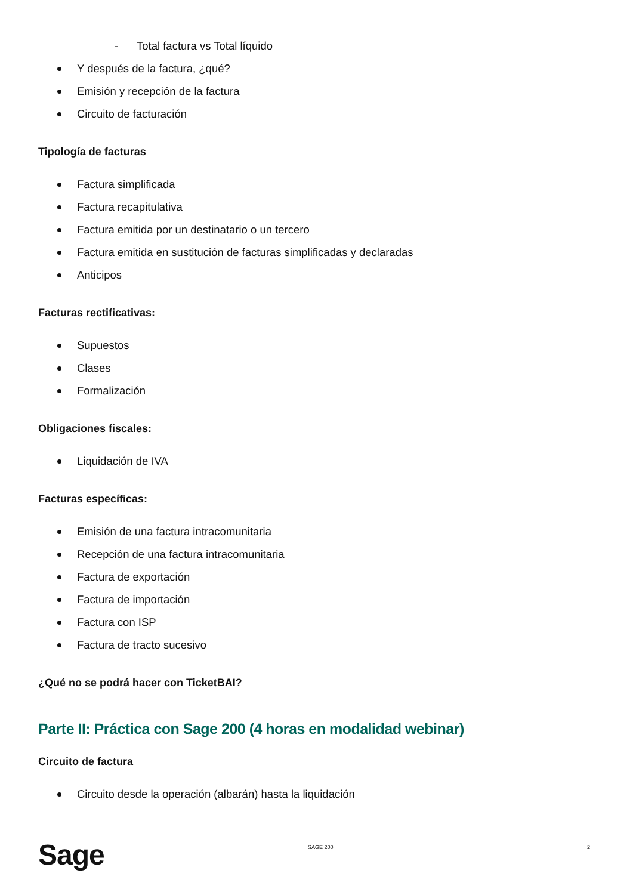- Total factura vs Total líquido
Y después de la factura, ¿qué?
Emisión y recepción de la factura
Circuito de facturación
Tipología de facturas
Factura simplificada
Factura recapitulativa
Factura emitida por un destinatario o un tercero
Factura emitida en sustitución de facturas simplificadas y declaradas
Anticipos
Facturas rectificativas:
Supuestos
Clases
Formalización
Obligaciones fiscales:
Liquidación de IVA
Facturas específicas:
Emisión de una factura intracomunitaria
Recepción de una factura intracomunitaria
Factura de exportación
Factura de importación
Factura con ISP
Factura de tracto sucesivo
¿Qué no se podrá hacer con TicketBAI?
Parte II: Práctica con Sage 200 (4 horas en modalidad webinar)
Circuito de factura
Circuito desde la operación (albarán) hasta la liquidación
Sage SAGE 200 2